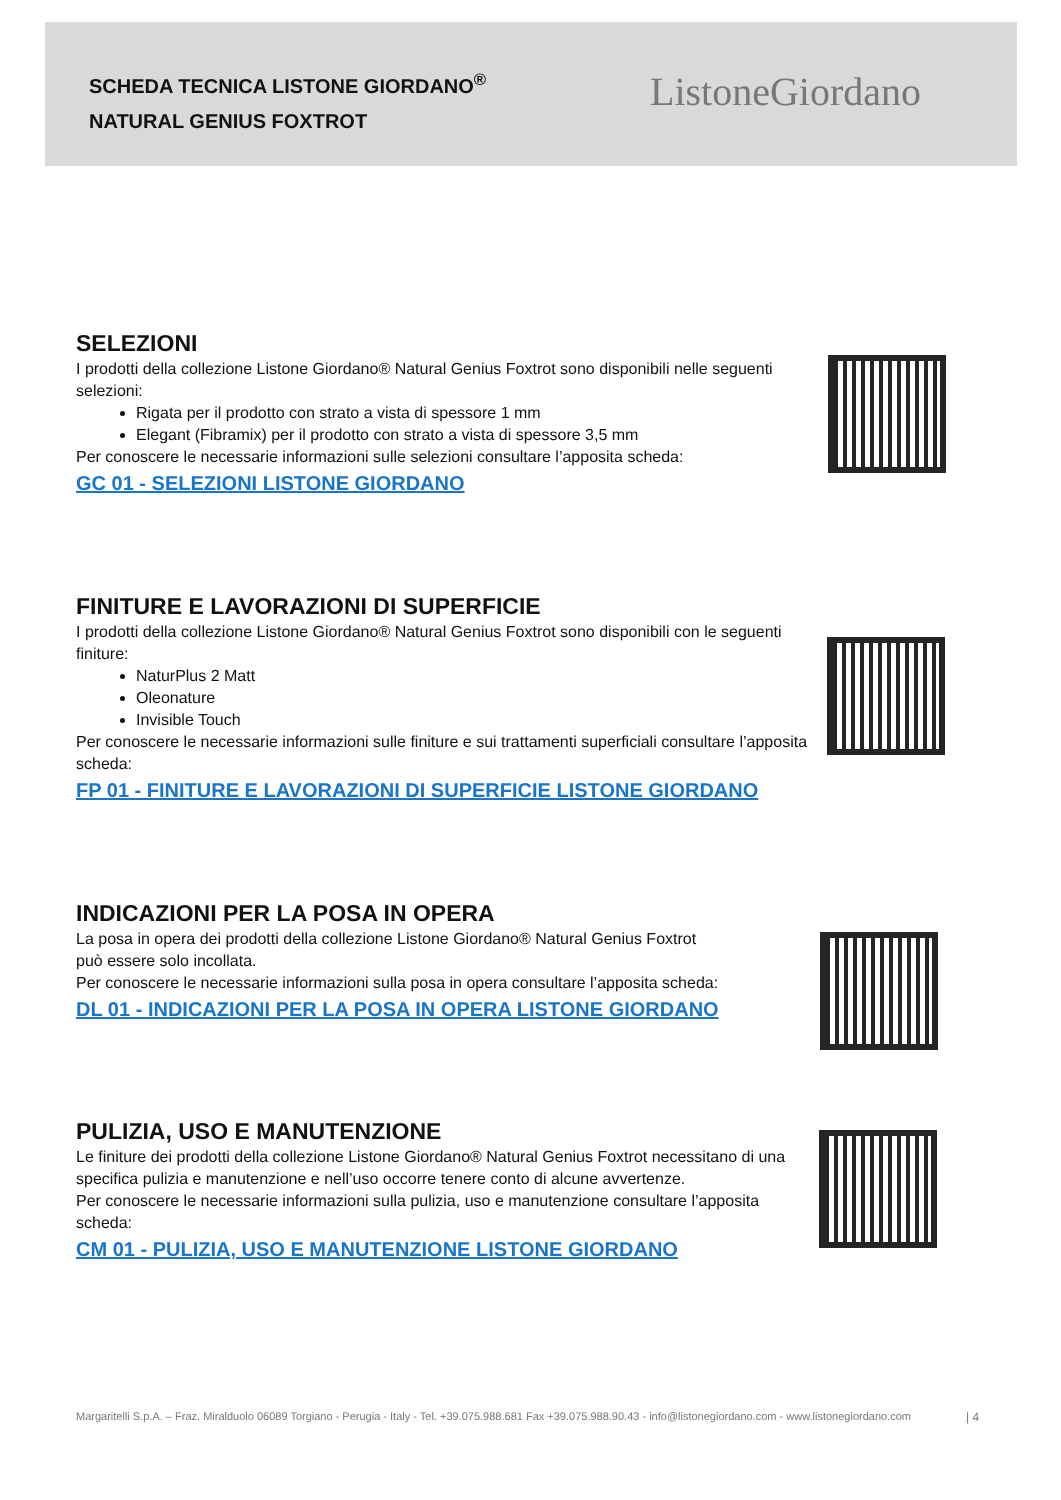SCHEDA TECNICA LISTONE GIORDANO<sup>®</sup>
NATURAL GENIUS FOXTROT
ListoneGiordano
SELEZIONI
I prodotti della collezione Listone Giordano® Natural Genius Foxtrot sono disponibili nelle seguenti selezioni:
Rigata per il prodotto con strato a vista di spessore 1 mm
Elegant (Fibramix) per il prodotto con strato a vista di spessore 3,5 mm
Per conoscere le necessarie informazioni sulle selezioni consultare l’apposita scheda:
GC 01 - SELEZIONI LISTONE GIORDANO
FINITURE E LAVORAZIONI DI SUPERFICIE
I prodotti della collezione Listone Giordano® Natural Genius Foxtrot sono disponibili con le seguenti finiture:
NaturPlus 2 Matt
Oleonature
Invisible Touch
Per conoscere le necessarie informazioni sulle finiture e sui trattamenti superficiali consultare l’apposita scheda:
FP 01 - FINITURE E LAVORAZIONI DI SUPERFICIE LISTONE GIORDANO
INDICAZIONI PER LA POSA IN OPERA
La posa in opera dei prodotti della collezione Listone Giordano® Natural Genius Foxtrot
può essere solo incollata.
Per conoscere le necessarie informazioni sulla posa in opera consultare l’apposita scheda:
DL 01 - INDICAZIONI PER LA POSA IN OPERA LISTONE GIORDANO
PULIZIA, USO E MANUTENZIONE
Le finiture dei prodotti della collezione Listone Giordano® Natural Genius Foxtrot necessitano di una specifica pulizia e manutenzione e nell’uso occorre tenere conto di alcune avvertenze.
Per conoscere le necessarie informazioni sulla pulizia, uso e manutenzione consultare l’apposita scheda:
CM 01 - PULIZIA, USO E MANUTENZIONE LISTONE GIORDANO
Margaritelli S.p.A. – Fraz. Miralduolo 06089 Torgiano - Perugia - Italy - Tel. +39.075.988.681 Fax +39.075.988.90.43 - info@listonegiordano.com - www.listonegiordano.com
| 4